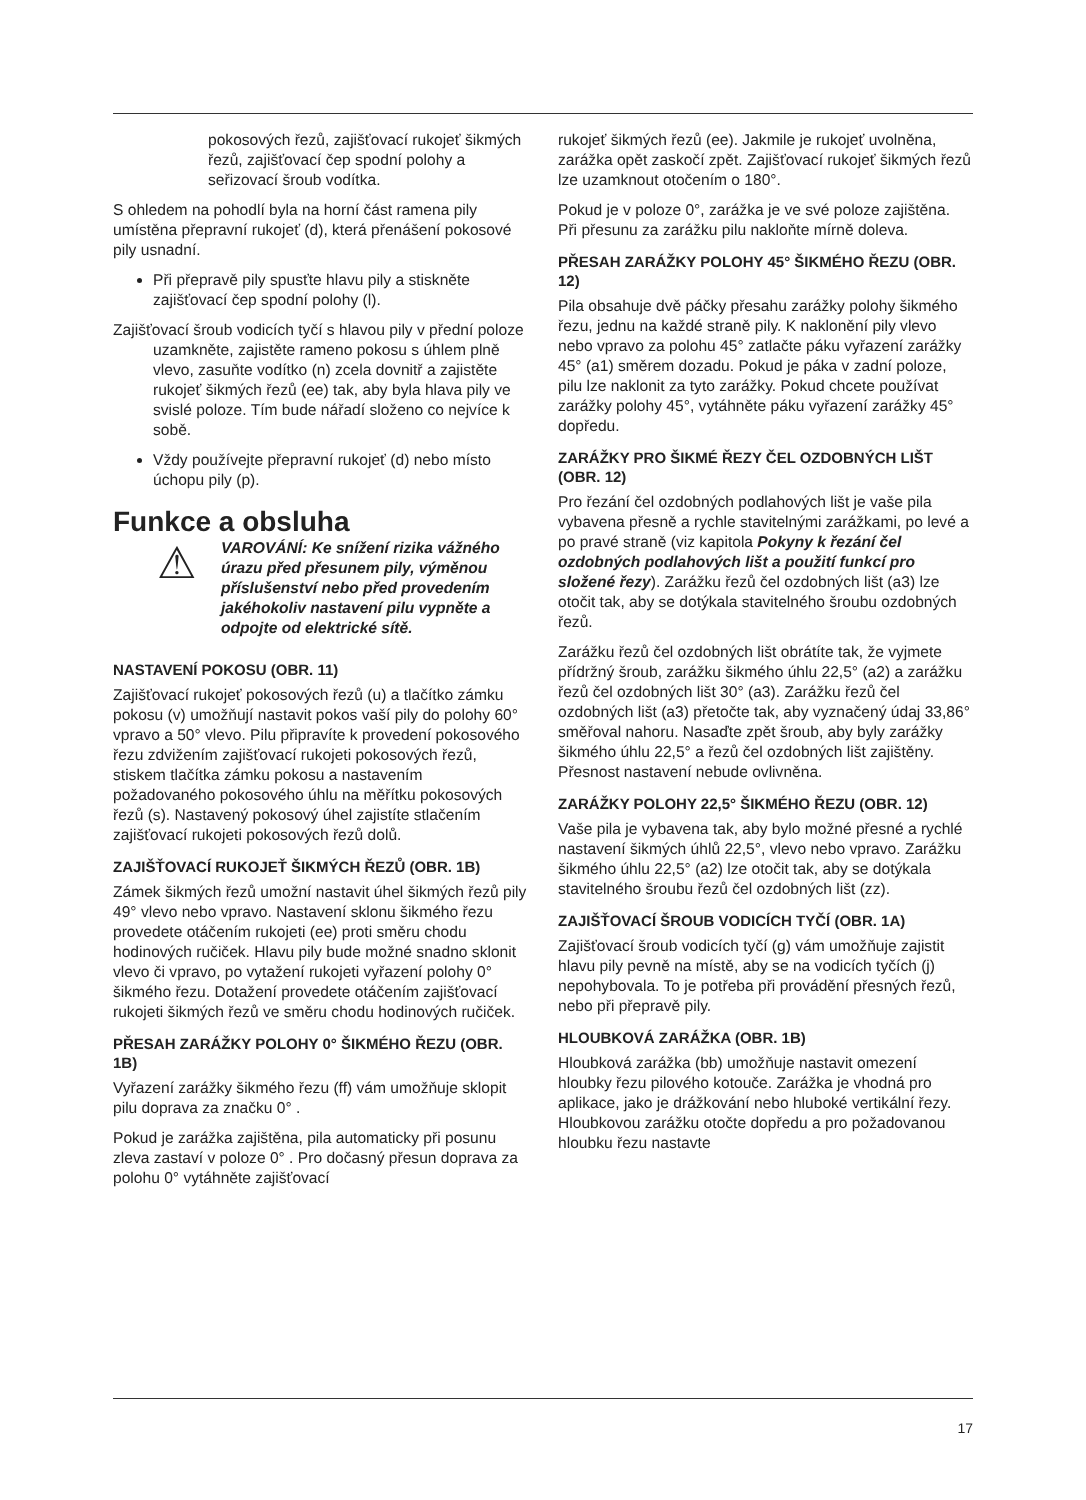pokosových řezů, zajišťovací rukojeť šikmých řezů, zajišťovací čep spodní polohy a seřizovací šroub vodítka.
S ohledem na pohodlí byla na horní část ramena pily umístěna přepravní rukojeť (d), která přenášení pokosové pily usnadní.
Při přepravě pily spusťte hlavu pily a stiskněte zajišťovací čep spodní polohy (l).
Zajišťovací šroub vodicích tyčí s hlavou pily v přední poloze uzamkněte, zajistěte rameno pokosu s úhlem plně vlevo, zasuňte vodítko (n) zcela dovnitř a zajistěte rukojeť šikmých řezů (ee) tak, aby byla hlava pily ve svislé poloze. Tím bude nářadí složeno co nejvíce k sobě.
Vždy používejte přepravní rukojeť (d) nebo místo úchopu pily (p).
Funkce a obsluha
⚠
VAROVÁNÍ: Ke snížení rizika vážného úrazu před přesunem pily, výměnou příslušenství nebo před provedením jakéhokoliv nastavení pilu vypněte a odpojte od elektrické sítě.
NASTAVENÍ POKOSU (OBR. 11)
Zajišťovací rukojeť pokosových řezů (u) a tlačítko zámku pokosu (v) umožňují nastavit pokos vaší pily do polohy 60° vpravo a 50° vlevo. Pilu připravíte k provedení pokosového řezu zdvižením zajišťovací rukojeti pokosových řezů, stiskem tlačítka zámku pokosu a nastavením požadovaného pokosového úhlu na měřítku pokosových řezů (s). Nastavený pokosový úhel zajistíte stlačením zajišťovací rukojeti pokosových řezů dolů.
ZAJIŠŤOVACÍ RUKOJEŤ ŠIKMÝCH ŘEZŮ (OBR. 1B)
Zámek šikmých řezů umožní nastavit úhel šikmých řezů pily 49° vlevo nebo vpravo. Nastavení sklonu šikmého řezu provedete otáčením rukojeti (ee) proti směru chodu hodinových ručiček. Hlavu pily bude možné snadno sklonit vlevo či vpravo, po vytažení rukojeti vyřazení polohy 0° šikmého řezu. Dotažení provedete otáčením zajišťovací rukojeti šikmých řezů ve směru chodu hodinových ručiček.
PŘESAH ZARÁŽKY POLOHY 0° ŠIKMÉHO ŘEZU (OBR. 1B)
Vyřazení zarážky šikmého řezu (ff) vám umožňuje sklopit pilu doprava za značku 0° .
Pokud je zarážka zajištěna, pila automaticky při posunu zleva zastaví v poloze 0° . Pro dočasný přesun doprava za polohu 0° vytáhněte zajišťovací
rukojeť šikmých řezů (ee). Jakmile je rukojeť uvolněna, zarážka opět zaskočí zpět. Zajišťovací rukojeť šikmých řezů lze uzamknout otočením o 180°.
Pokud je v poloze 0°, zarážka je ve své poloze zajištěna. Při přesunu za zarážku pilu nakloňte mírně doleva.
PŘESAH ZARÁŽKY POLOHY 45° ŠIKMÉHO ŘEZU (OBR. 12)
Pila obsahuje dvě páčky přesahu zarážky polohy šikmého řezu, jednu na každé straně pily. K naklonění pily vlevo nebo vpravo za polohu 45° zatlačte páku vyřazení zarážky 45° (a1) směrem dozadu. Pokud je páka v zadní poloze, pilu lze naklonit za tyto zarážky. Pokud chcete používat zarážky polohy 45°, vytáhněte páku vyřazení zarážky 45° dopředu.
ZARÁŽKY PRO ŠIKMÉ ŘEZY ČEL OZDOBNÝCH LIŠT (OBR. 12)
Pro řezání čel ozdobných podlahových lišt je vaše pila vybavena přesně a rychle stavitelnými zarážkami, po levé a po pravé straně (viz kapitola Pokyny k řezání čel ozdobných podlahových lišt a použití funkcí pro složené řezy). Zarážku řezů čel ozdobných lišt (a3) lze otočit tak, aby se dotýkala stavitelného šroubu ozdobných řezů.
Zarážku řezů čel ozdobných lišt obrátíte tak, že vyjmete přídržný šroub, zarážku šikmého úhlu 22,5° (a2) a zarážku řezů čel ozdobných lišt 30° (a3). Zarážku řezů čel ozdobných lišt (a3) přetočte tak, aby vyznačený údaj 33,86° směřoval nahoru. Nasaďte zpět šroub, aby byly zarážky šikmého úhlu 22,5° a řezů čel ozdobných lišt zajištěny. Přesnost nastavení nebude ovlivněna.
ZARÁŽKY POLOHY 22,5° ŠIKMÉHO ŘEZU (OBR. 12)
Vaše pila je vybavena tak, aby bylo možné přesné a rychlé nastavení šikmých úhlů 22,5°, vlevo nebo vpravo. Zarážku šikmého úhlu 22,5° (a2) lze otočit tak, aby se dotýkala stavitelného šroubu řezů čel ozdobných lišt (zz).
ZAJIŠŤOVACÍ ŠROUB VODICÍCH TYČÍ (OBR. 1A)
Zajišťovací šroub vodicích tyčí (g) vám umožňuje zajistit hlavu pily pevně na místě, aby se na vodicích tyčích (j) nepohybovala. To je potřeba při provádění přesných řezů, nebo při přepravě pily.
HLOUBKOVÁ ZARÁŽKA (OBR. 1B)
Hloubková zarážka (bb) umožňuje nastavit omezení hloubky řezu pilového kotouče. Zarážka je vhodná pro aplikace, jako je drážkování nebo hluboké vertikální řezy. Hloubkovou zarážku otočte dopředu a pro požadovanou hloubku řezu nastavte
17